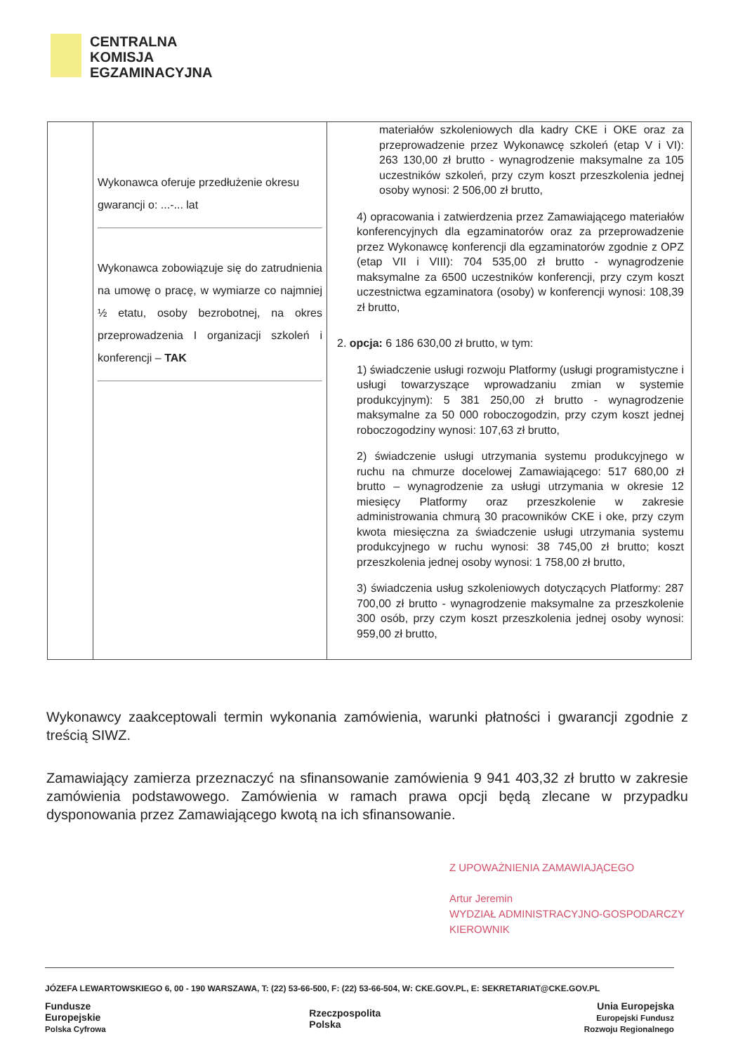CENTRALNA
KOMISJA
EGZAMINACYJNA
| | Wykonawca oferuje przedłużenie okresu gwarancji o: ...-... lat Wykonawca zobowiązuje się do zatrudnienia na umowę o pracę, w wymiarze co najmniej ½ etatu, osoby bezrobotnej, na okres przeprowadzenia I organizacji szkoleń i konferencji – TAK | materiałów szkoleniowych dla kadry CKE i OKE oraz za przeprowadzenie przez Wykonawcę szkoleń (etap V i VI): 263 130,00 zł brutto - wynagrodzenie maksymalne za 105 uczestników szkoleń, przy czym koszt przeszkolenia jednej osoby wynosi: 2 506,00 zł brutto, 4) opracowania i zatwierdzenia przez Zamawiającego materiałów konferencyjnych dla egzaminatorów oraz za przeprowadzenie przez Wykonawcę konferencji dla egzaminatorów zgodnie z OPZ (etap VII i VIII): 704 535,00 zł brutto - wynagrodzenie maksymalne za 6500 uczestników konferencji, przy czym koszt uczestnictwa egzaminatora (osoby) w konferencji wynosi: 108,39 zł brutto, 2. opcja: 6 186 630,00 zł brutto, w tym: 1) świadczenie usługi rozwoju Platformy (usługi programistyczne i usługi towarzyszące wprowadzaniu zmian w systemie produkcyjnym): 5 381 250,00 zł brutto - wynagrodzenie maksymalne za 50 000 roboczogodzin, przy czym koszt jednej roboczogodziny wynosi: 107,63 zł brutto, 2) świadczenie usługi utrzymania systemu produkcyjnego w ruchu na chmurze docelowej Zamawiającego: 517 680,00 zł brutto – wynagrodzenie za usługi utrzymania w okresie 12 miesięcy Platformy oraz przeszkolenie w zakresie administrowania chmurą 30 pracowników CKE i oke, przy czym kwota miesięczna za świadczenie usługi utrzymania systemu produkcyjnego w ruchu wynosi: 38 745,00 zł brutto; koszt przeszkolenia jednej osoby wynosi: 1 758,00 zł brutto, 3) świadczenia usług szkoleniowych dotyczących Platformy: 287 700,00 zł brutto - wynagrodzenie maksymalne za przeszkolenie 300 osób, przy czym koszt przeszkolenia jednej osoby wynosi: 959,00 zł brutto, |
Wykonawcy zaakceptowali termin wykonania zamówienia, warunki płatności i gwarancji zgodnie z treścią SIWZ.
Zamawiający zamierza przeznaczyć na sfinansowanie zamówienia 9 941 403,32 zł brutto w zakresie zamówienia podstawowego. Zamówienia w ramach prawa opcji będą zlecane w przypadku dysponowania przez Zamawiającego kwotą na ich sfinansowanie.
Z UPOWAŻNIENIA ZAMAWIAJĄCEGO
Artur Jeremin
WYDZIAŁ ADMINISTRACYJNO-GOSPODARCZY
KIEROWNIK
JÓZEFA LEWARTOWSKIEGO 6, 00 - 190 WARSZAWA, T: (22) 53-66-500, F: (22) 53-66-504, W: CKE.GOV.PL, E: SEKRETARIAT@CKE.GOV.PL
Fundusze
Europejskie
Polska Cyfrowa
Rzeczpospolita
Polska
Unia Europejska
Europejski Fundusz
Rozwoju Regionalnego